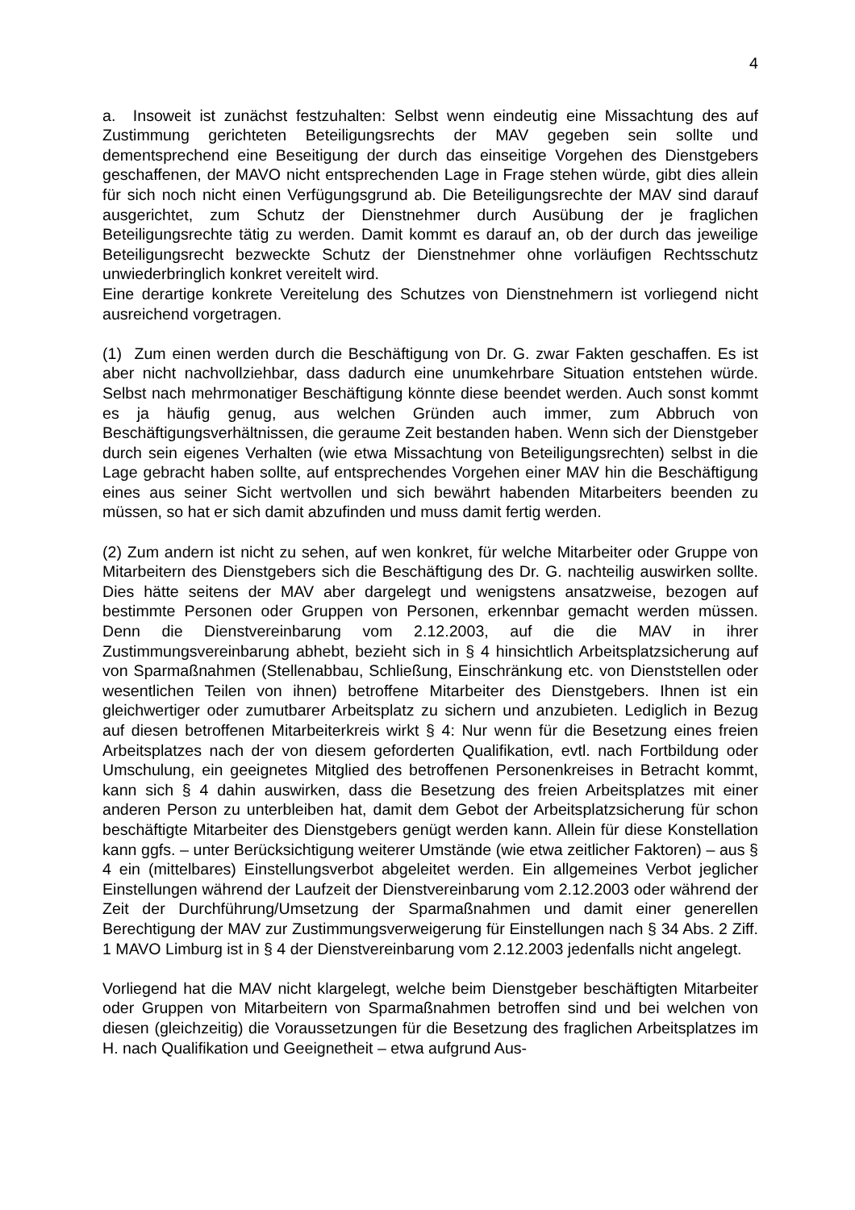4
a. Insoweit ist zunächst festzuhalten: Selbst wenn eindeutig eine Missachtung des auf Zustimmung gerichteten Beteiligungsrechts der MAV gegeben sein sollte und dementsprechend eine Beseitigung der durch das einseitige Vorgehen des Dienstgebers geschaffenen, der MAVO nicht entsprechenden Lage in Frage stehen würde, gibt dies allein für sich noch nicht einen Verfügungsgrund ab. Die Beteiligungsrechte der MAV sind darauf ausgerichtet, zum Schutz der Dienstnehmer durch Ausübung der je fraglichen Beteiligungsrechte tätig zu werden. Damit kommt es darauf an, ob der durch das jeweilige Beteiligungsrecht bezweckte Schutz der Dienstnehmer ohne vorläufigen Rechtsschutz unwiederbringlich konkret vereitelt wird.
Eine derartige konkrete Vereitelung des Schutzes von Dienstnehmern ist vorliegend nicht ausreichend vorgetragen.
(1) Zum einen werden durch die Beschäftigung von Dr. G. zwar Fakten geschaffen. Es ist aber nicht nachvollziehbar, dass dadurch eine unumkehrbare Situation entstehen würde. Selbst nach mehrmonatiger Beschäftigung könnte diese beendet werden. Auch sonst kommt es ja häufig genug, aus welchen Gründen auch immer, zum Abbruch von Beschäftigungsverhältnissen, die geraume Zeit bestanden haben. Wenn sich der Dienstgeber durch sein eigenes Verhalten (wie etwa Missachtung von Beteiligungsrechten) selbst in die Lage gebracht haben sollte, auf entsprechendes Vorgehen einer MAV hin die Beschäftigung eines aus seiner Sicht wertvollen und sich bewährt habenden Mitarbeiters beenden zu müssen, so hat er sich damit abzufinden und muss damit fertig werden.
(2) Zum andern ist nicht zu sehen, auf wen konkret, für welche Mitarbeiter oder Gruppe von Mitarbeitern des Dienstgebers sich die Beschäftigung des Dr. G. nachteilig auswirken sollte. Dies hätte seitens der MAV aber dargelegt und wenigstens ansatzweise, bezogen auf bestimmte Personen oder Gruppen von Personen, erkennbar gemacht werden müssen. Denn die Dienstvereinbarung vom 2.12.2003, auf die die MAV in ihrer Zustimmungsvereinbarung abhebt, bezieht sich in § 4 hinsichtlich Arbeitsplatzsicherung auf von Sparmaßnahmen (Stellenabbau, Schließung, Einschränkung etc. von Dienststellen oder wesentlichen Teilen von ihnen) betroffene Mitarbeiter des Dienstgebers. Ihnen ist ein gleichwertiger oder zumutbarer Arbeitsplatz zu sichern und anzubieten. Lediglich in Bezug auf diesen betroffenen Mitarbeiterkreis wirkt § 4: Nur wenn für die Besetzung eines freien Arbeitsplatzes nach der von diesem geforderten Qualifikation, evtl. nach Fortbildung oder Umschulung, ein geeignetes Mitglied des betroffenen Personenkreises in Betracht kommt, kann sich § 4 dahin auswirken, dass die Besetzung des freien Arbeitsplatzes mit einer anderen Person zu unterbleiben hat, damit dem Gebot der Arbeitsplatzsicherung für schon beschäftigte Mitarbeiter des Dienstgebers genügt werden kann. Allein für diese Konstellation kann ggfs. – unter Berücksichtigung weiterer Umstände (wie etwa zeitlicher Faktoren) – aus § 4 ein (mittelbares) Einstellungsverbot abgeleitet werden. Ein allgemeines Verbot jeglicher Einstellungen während der Laufzeit der Dienstvereinbarung vom 2.12.2003 oder während der Zeit der Durchführung/Umsetzung der Sparmaßnahmen und damit einer generellen Berechtigung der MAV zur Zustimmungsverweigerung für Einstellungen nach § 34 Abs. 2 Ziff. 1 MAVO Limburg ist in § 4 der Dienstvereinbarung vom 2.12.2003 jedenfalls nicht angelegt.
Vorliegend hat die MAV nicht klargelegt, welche beim Dienstgeber beschäftigten Mitarbeiter oder Gruppen von Mitarbeitern von Sparmaßnahmen betroffen sind und bei welchen von diesen (gleichzeitig) die Voraussetzungen für die Besetzung des fraglichen Arbeitsplatzes im H. nach Qualifikation und Geeignetheit – etwa aufgrund Aus-